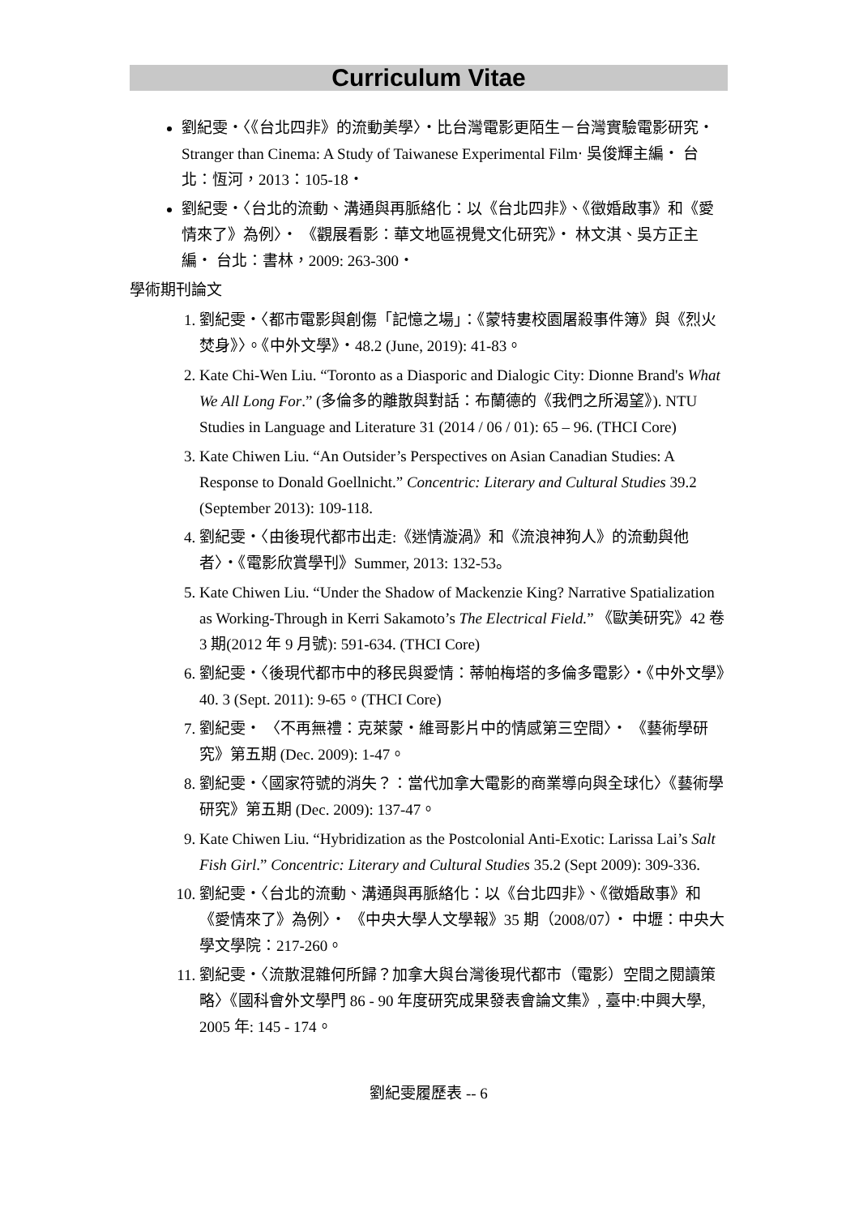Curriculum Vitae
劉紀雯‧〈《台北四非》的流動美學〉‧比台灣電影更陌生－台灣實驗電影研究‧Stranger than Cinema: A Study of Taiwanese Experimental Film‧ 吳俊輝主編‧ 台北：恆河，2013：105-18‧
劉紀雯‧〈台北的流動、溝通與再脈絡化：以《台北四非》、《徵婚啟事》和《愛情來了》為例〉‧ 《觀展看影：華文地區視覺文化研究》‧ 林文淇、吳方正主編‧ 台北：書林，2009: 263-300‧
學術期刊論文
1. 劉紀雯‧〈都市電影與創傷「記憶之場」：《蒙特婁校園屠殺事件簿》與《烈火焚身》〉。《中外文學》‧48.2 (June, 2019): 41-83。
2. Kate Chi-Wen Liu. “Toronto as a Diasporic and Dialogic City: Dionne Brand's What We All Long For.” (多倫多的離散與對話：布蘭德的《我們之所渴望》). NTU Studies in Language and Literature 31 (2014 / 06 / 01): 65 – 96. (THCI Core)
3. Kate Chiwen Liu. “An Outsider’s Perspectives on Asian Canadian Studies: A Response to Donald Goellnicht.” Concentric: Literary and Cultural Studies 39.2 (September 2013): 109-118.
4. 劉紀雯‧〈由後現代都市出走:《迷情漩渦》和《流浪神狗人》的流動與他者〉‧《電影欣賞學刊》Summer, 2013: 132-53。
5. Kate Chiwen Liu. “Under the Shadow of Mackenzie King? Narrative Spatialization as Working-Through in Kerri Sakamoto’s The Electrical Field.” 《歐美研究》42 卷 3 期(2012 年 9 月號): 591-634. (THCI Core)
6. 劉紀雯‧〈後現代都市中的移民與愛情：蒂帕梅塔的多倫多電影〉‧《中外文學》40. 3 (Sept. 2011): 9-65。(THCI Core)
7. 劉紀雯‧ 〈不再無禮：克萊蒙‧維哥影片中的情感第三空間〉‧ 《藝術學研究》第五期 (Dec. 2009): 1-47。
8. 劉紀雯‧〈國家符號的消失？：當代加拿大電影的商業導向與全球化〉《藝術學研究》第五期 (Dec. 2009): 137-47。
9. Kate Chiwen Liu. “Hybridization as the Postcolonial Anti-Exotic: Larissa Lai’s Salt Fish Girl.” Concentric: Literary and Cultural Studies 35.2 (Sept 2009): 309-336.
10. 劉紀雯‧〈台北的流動、溝通與再脈絡化：以《台北四非》、《徵婚啟事》和《愛情來了》為例〉‧ 《中央大學人文學報》35 期（2008/07）‧ 中壢：中央大學文學院：217-260。
11. 劉紀雯‧〈流散混雜何所歸？加拿大與台灣後現代都市（電影）空間之閱讀策略〉《國科會外文學門 86 - 90 年度研究成果發表會論文集》, 臺中:中興大學, 2005 年: 145 - 174。
劉紀雯履歷表 -- 6